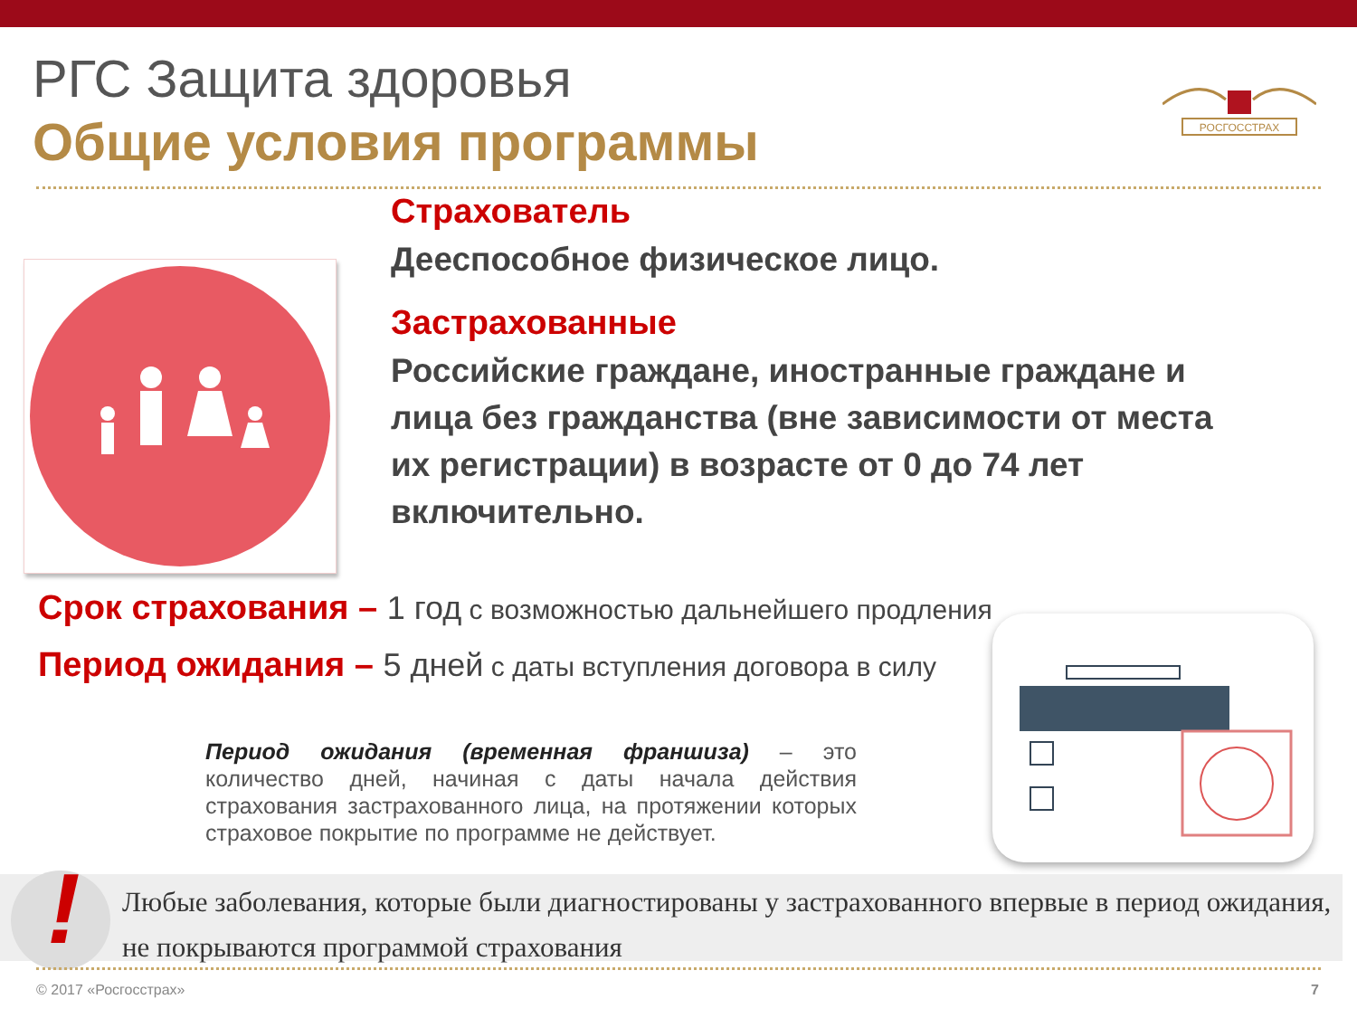РГС Защита здоровья
Общие условия программы
РОСГОССТРАХ
Страхователь
Дееспособное физическое лицо.
Застрахованные
Российские граждане, иностранные граждане и лица без гражданства (вне зависимости от места их регистрации) в возрасте от 0 до 74 лет включительно.
Срок страхования – 1 год с возможностью дальнейшего продления
Период ожидания – 5 дней с даты вступления договора в силу
Период ожидания (временная франшиза) – это количество дней, начиная с даты начала действия страхования застрахованного лица, на протяжении которых страховое покрытие по программе не действует.
Любые заболевания, которые были диагностированы у застрахованного впервые в период ожидания, не покрываются программой страхования
!
© 2017 «Росгосстрах» 7